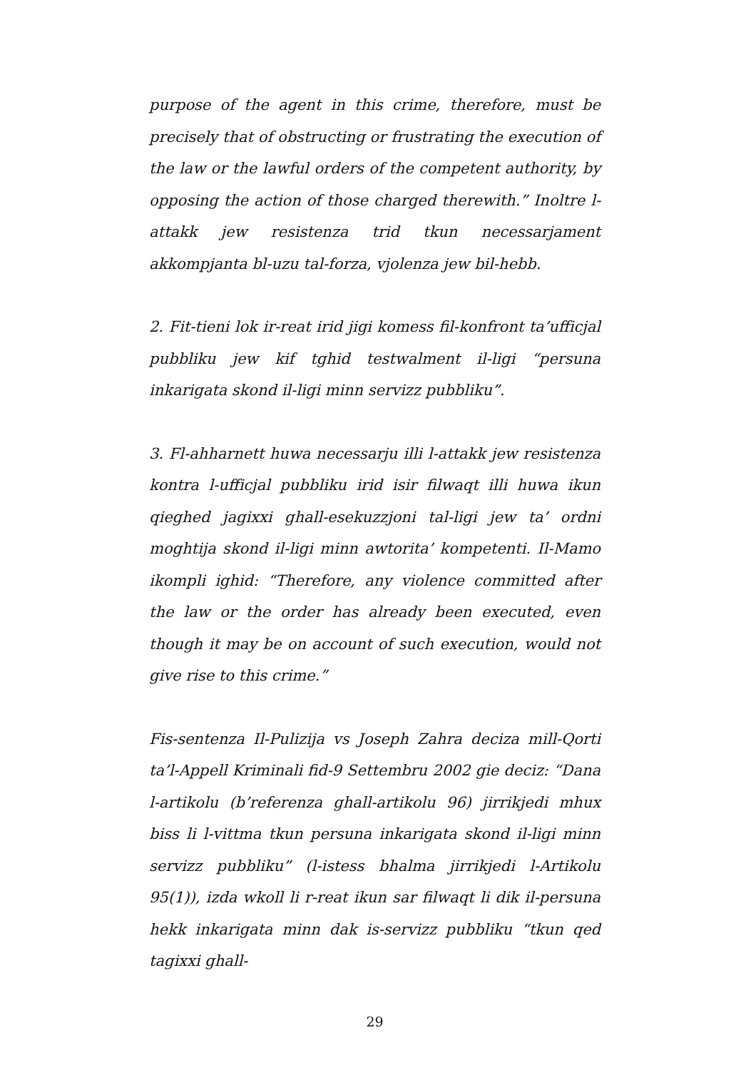purpose of the agent in this crime, therefore, must be precisely that of obstructing or frustrating the execution of the law or the lawful orders of the competent authority, by opposing the action of those charged therewith.” Inoltre l-attakk jew resistenza trid tkun necessarjament akkompjanta bl-uzu tal-forza, vjolenza jew bil-hebb.
2. Fit-tieni lok ir-reat irid jigi komess fil-konfront ta’ufficjal pubbliku jew kif tghid testwalment il-ligi “persuna inkarigata skond il-ligi minn servizz pubbliku”.
3. Fl-ahharnett huwa necessarju illi l-attakk jew resistenza kontra l-ufficjal pubbliku irid isir filwaqt illi huwa ikun qieghed jagixxi ghall-esekuzzjoni tal-ligi jew ta’ ordni moghtija skond il-ligi minn awtorita’ kompetenti. Il-Mamo ikompli ighid: “Therefore, any violence committed after the law or the order has already been executed, even though it may be on account of such execution, would not give rise to this crime.”
Fis-sentenza Il-Pulizija vs Joseph Zahra deciza mill-Qorti ta’l-Appell Kriminali fid-9 Settembru 2002 gie deciz: “Dana l-artikolu (b’referenza ghall-artikolu 96) jirrikjedi mhux biss li l-vittma tkun persuna inkarigata skond il-ligi minn servizz pubbliku” (l-istess bhalma jirrikjedi l-Artikolu 95(1)), izda wkoll li r-reat ikun sar filwaqt li dik il-persuna hekk inkarigata minn dak is-servizz pubbliku “tkun qed tagixxi ghall-
29